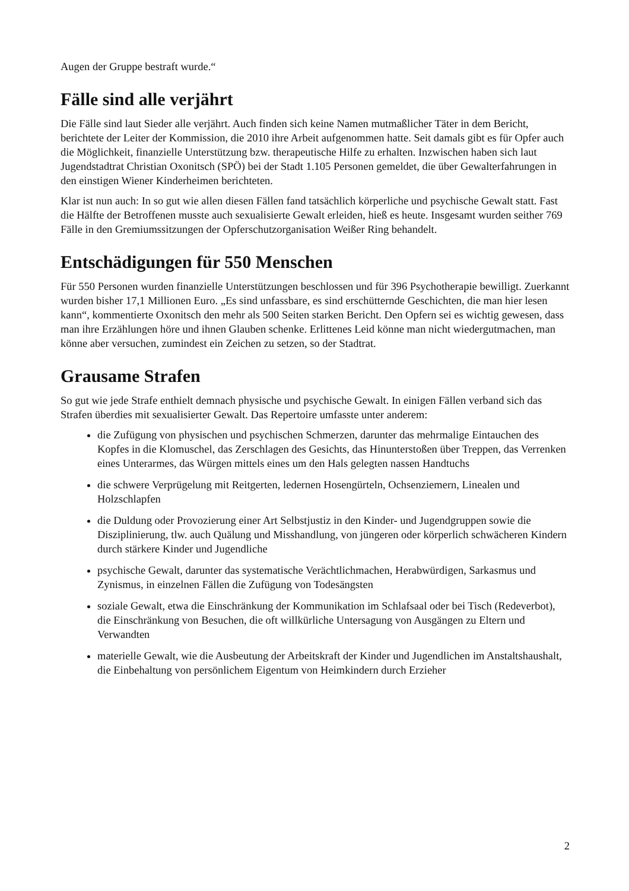Augen der Gruppe bestraft wurde.“
Fälle sind alle verjährt
Die Fälle sind laut Sieder alle verjährt. Auch finden sich keine Namen mutmaßlicher Täter in dem Bericht, berichtete der Leiter der Kommission, die 2010 ihre Arbeit aufgenommen hatte. Seit damals gibt es für Opfer auch die Möglichkeit, finanzielle Unterstützung bzw. therapeutische Hilfe zu erhalten. Inzwischen haben sich laut Jugendstadtrat Christian Oxonitsch (SPÖ) bei der Stadt 1.105 Personen gemeldet, die über Gewalterfahrungen in den einstigen Wiener Kinderheimen berichteten.
Klar ist nun auch: In so gut wie allen diesen Fällen fand tatsächlich körperliche und psychische Gewalt statt. Fast die Hälfte der Betroffenen musste auch sexualisierte Gewalt erleiden, hieß es heute. Insgesamt wurden seither 769 Fälle in den Gremiumssitzungen der Opferschutzorganisation Weißer Ring behandelt.
Entschädigungen für 550 Menschen
Für 550 Personen wurden finanzielle Unterstützungen beschlossen und für 396 Psychotherapie bewilligt. Zuerkannt wurden bisher 17,1 Millionen Euro. „Es sind unfassbare, es sind erschütternde Geschichten, die man hier lesen kann“, kommentierte Oxonitsch den mehr als 500 Seiten starken Bericht. Den Opfern sei es wichtig gewesen, dass man ihre Erzählungen höre und ihnen Glauben schenke. Erlittenes Leid könne man nicht wiedergutmachen, man könne aber versuchen, zumindest ein Zeichen zu setzen, so der Stadtrat.
Grausame Strafen
So gut wie jede Strafe enthielt demnach physische und psychische Gewalt. In einigen Fällen verband sich das Strafen überdies mit sexualisierter Gewalt. Das Repertoire umfasste unter anderem:
die Zufügung von physischen und psychischen Schmerzen, darunter das mehrmalige Eintauchen des Kopfes in die Klomuschel, das Zerschlagen des Gesichts, das Hinunterstoßen über Treppen, das Verrenken eines Unterarmes, das Würgen mittels eines um den Hals gelegten nassen Handtuchs
die schwere Verprügelung mit Reitgerten, ledernen Hosengürteln, Ochsenziemern, Linealen und Holzschlapfen
die Duldung oder Provozierung einer Art Selbstjustiz in den Kinder- und Jugendgruppen sowie die Disziplinierung, tlw. auch Quälung und Misshandlung, von jüngeren oder körperlich schwächeren Kindern durch stärkere Kinder und Jugendliche
psychische Gewalt, darunter das systematische Verächtlichmachen, Herabwürdigen, Sarkasmus und Zynismus, in einzelnen Fällen die Zufügung von Todesängsten
soziale Gewalt, etwa die Einschränkung der Kommunikation im Schlafsaal oder bei Tisch (Redeverbot), die Einschränkung von Besuchen, die oft willkürliche Untersagung von Ausgängen zu Eltern und Verwandten
materielle Gewalt, wie die Ausbeutung der Arbeitskraft der Kinder und Jugendlichen im Anstaltshaushalt, die Einbehaltung von persönlichem Eigentum von Heimkindern durch Erzieher
2